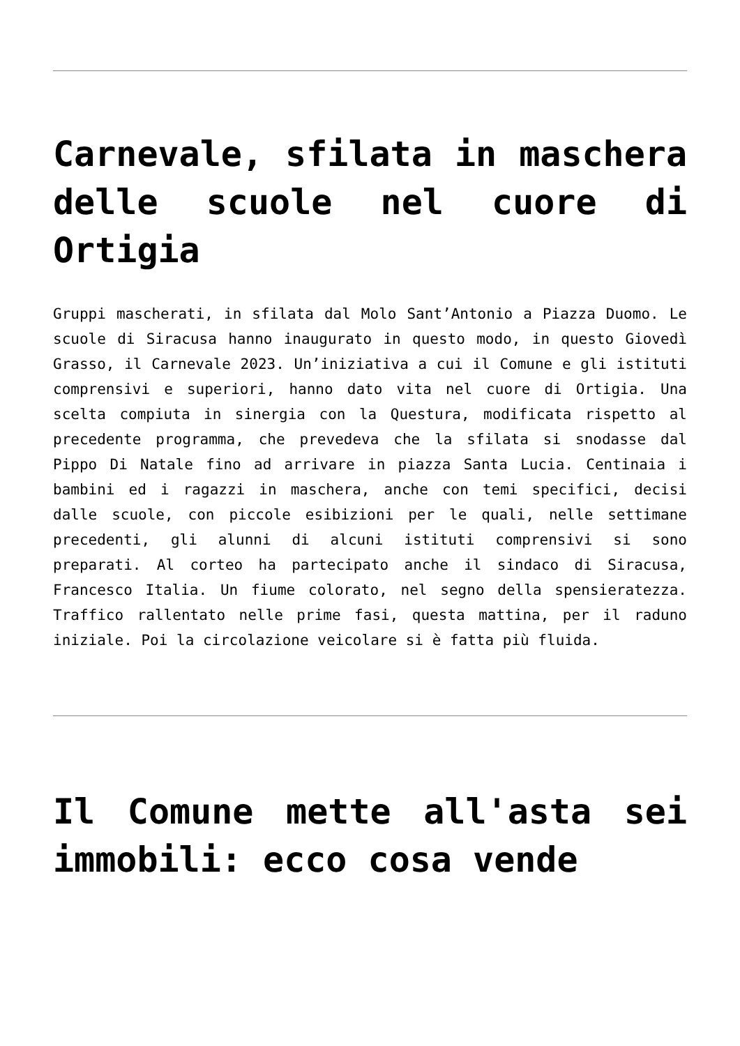Carnevale, sfilata in maschera delle scuole nel cuore di Ortigia
Gruppi mascherati, in sfilata dal Molo Sant’Antonio a Piazza Duomo. Le scuole di Siracusa hanno inaugurato in questo modo, in questo Giovedì Grasso, il Carnevale 2023. Un’iniziativa a cui il Comune e gli istituti comprensivi e superiori, hanno dato vita nel cuore di Ortigia. Una scelta compiuta in sinergia con la Questura, modificata rispetto al precedente programma, che prevedeva che la sfilata si snodasse dal Pippo Di Natale fino ad arrivare in piazza Santa Lucia. Centinaia i bambini ed i ragazzi in maschera, anche con temi specifici, decisi dalle scuole, con piccole esibizioni per le quali, nelle settimane precedenti, gli alunni di alcuni istituti comprensivi si sono preparati. Al corteo ha partecipato anche il sindaco di Siracusa, Francesco Italia. Un fiume colorato, nel segno della spensieratezza. Traffico rallentato nelle prime fasi, questa mattina, per il raduno iniziale. Poi la circolazione veicolare si è fatta più fluida.
Il Comune mette all'asta sei immobili: ecco cosa vende